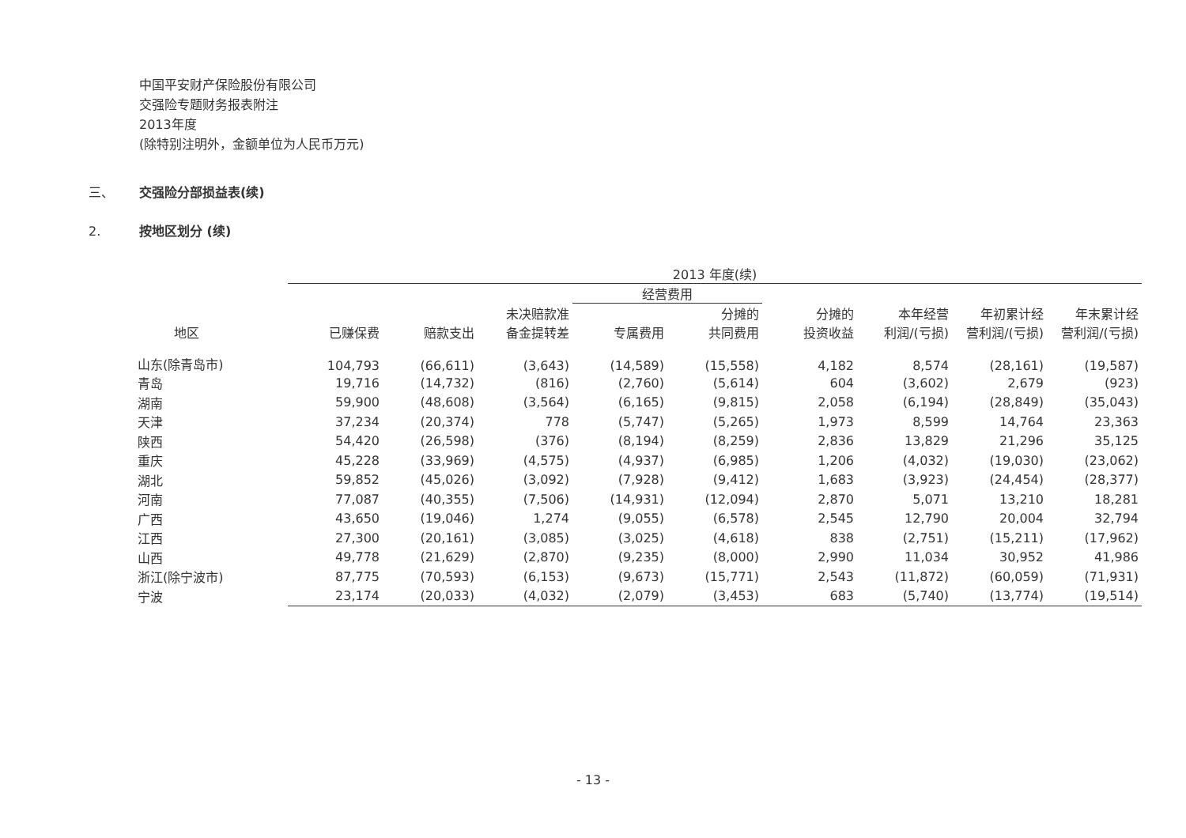中国平安财产保险股份有限公司
交强险专题财务报表附注
2013年度
(除特别注明外，金额单位为人民币万元)
三、 交强险分部损益表(续)
2. 按地区划分 (续)
| | 2013 年度(续) | | | | | | | | |
| --- | --- | --- | --- | --- | --- | --- | --- | --- | --- |
| | | | | 经营费用 | | | | | |
| 地区 | 已赚保费 | 赔款支出 | 未决赔款准 备金提转差 | 专属费用 | 分摊的 共同费用 | 分摊的 投资收益 | 本年经营 利润/(亏损) | 年初累计经 营利润/(亏损) | 年末累计经 营利润/(亏损) |
| 山东(除青岛市) | 104,793 | (66,611) | (3,643) | (14,589) | (15,558) | 4,182 | 8,574 | (28,161) | (19,587) |
| 青岛 | 19,716 | (14,732) | (816) | (2,760) | (5,614) | 604 | (3,602) | 2,679 | (923) |
| 湖南 | 59,900 | (48,608) | (3,564) | (6,165) | (9,815) | 2,058 | (6,194) | (28,849) | (35,043) |
| 天津 | 37,234 | (20,374) | 778 | (5,747) | (5,265) | 1,973 | 8,599 | 14,764 | 23,363 |
| 陕西 | 54,420 | (26,598) | (376) | (8,194) | (8,259) | 2,836 | 13,829 | 21,296 | 35,125 |
| 重庆 | 45,228 | (33,969) | (4,575) | (4,937) | (6,985) | 1,206 | (4,032) | (19,030) | (23,062) |
| 湖北 | 59,852 | (45,026) | (3,092) | (7,928) | (9,412) | 1,683 | (3,923) | (24,454) | (28,377) |
| 河南 | 77,087 | (40,355) | (7,506) | (14,931) | (12,094) | 2,870 | 5,071 | 13,210 | 18,281 |
| 广西 | 43,650 | (19,046) | 1,274 | (9,055) | (6,578) | 2,545 | 12,790 | 20,004 | 32,794 |
| 江西 | 27,300 | (20,161) | (3,085) | (3,025) | (4,618) | 838 | (2,751) | (15,211) | (17,962) |
| 山西 | 49,778 | (21,629) | (2,870) | (9,235) | (8,000) | 2,990 | 11,034 | 30,952 | 41,986 |
| 浙江(除宁波市) | 87,775 | (70,593) | (6,153) | (9,673) | (15,771) | 2,543 | (11,872) | (60,059) | (71,931) |
| 宁波 | 23,174 | (20,033) | (4,032) | (2,079) | (3,453) | 683 | (5,740) | (13,774) | (19,514) |
- 13 -